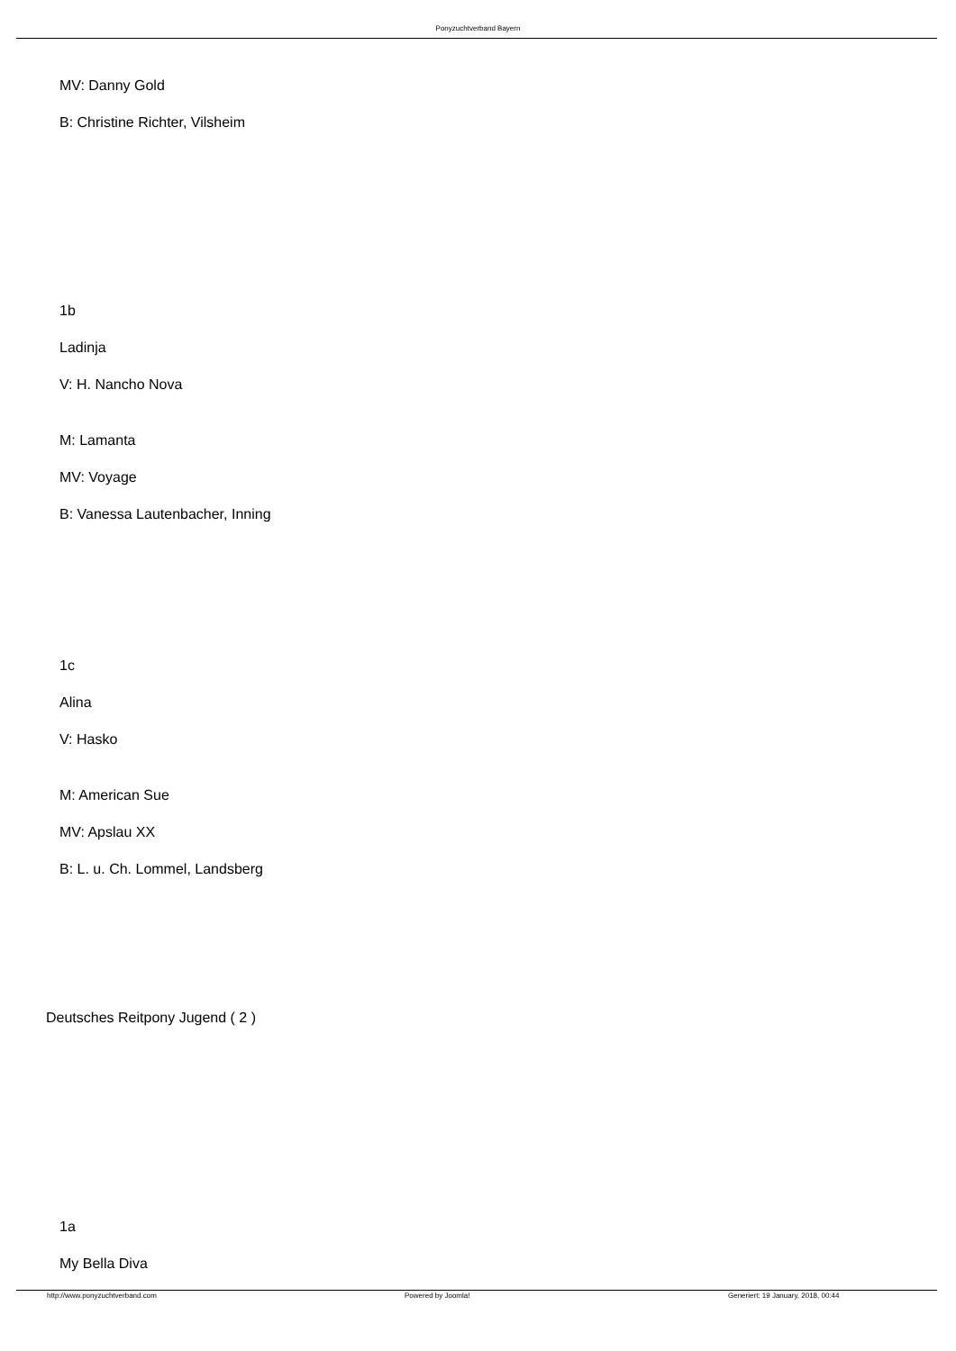Ponyzuchtverband Bayern
MV: Danny Gold
B: Christine Richter, Vilsheim
1b
Ladinja
V: H. Nancho Nova
M: Lamanta
MV: Voyage
B: Vanessa Lautenbacher, Inning
1c
Alina
V: Hasko
M: American Sue
MV: Apslau XX
B: L. u. Ch. Lommel, Landsberg
Deutsches Reitpony Jugend ( 2 )
1a
My Bella Diva
http://www.ponyzuchtverband.com
Powered by Joomla!
Generiert: 19 January, 2018, 00:44